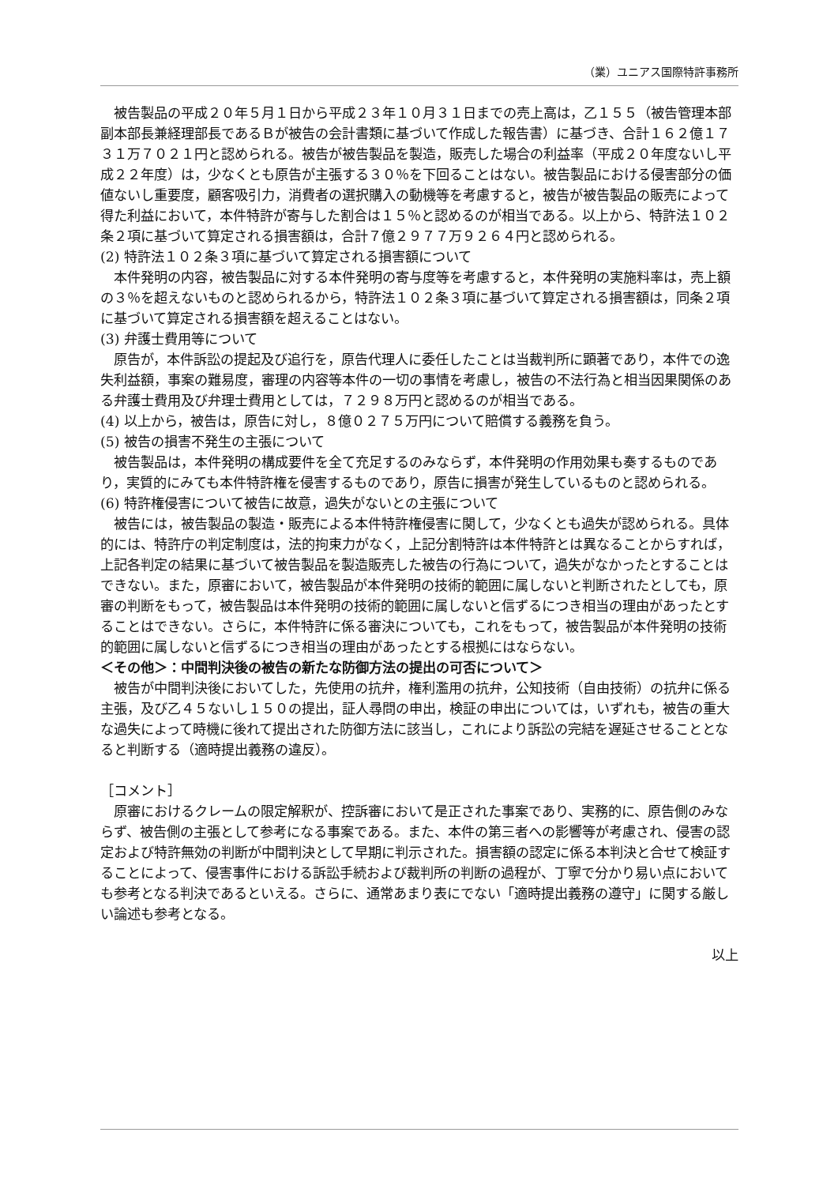（業）ユニアス国際特許事務所
被告製品の平成２０年５月１日から平成２３年１０月３１日までの売上高は，乙１５５（被告管理本部副本部長兼経理部長であるＢが被告の会計書類に基づいて作成した報告書）に基づき、合計１６２億１７３１万７０２１円と認められる。被告が被告製品を製造，販売した場合の利益率（平成２０年度ないし平成２２年度）は，少なくとも原告が主張する３０％を下回ることはない。被告製品における侵害部分の価値ないし重要度，顧客吸引力，消費者の選択購入の動機等を考慮すると，被告が被告製品の販売によって得た利益において，本件特許が寄与した割合は１５％と認めるのが相当である。以上から、特許法１０２条２項に基づいて算定される損害額は，合計７億２９７７万９２６４円と認められる。
(2) 特許法１０２条３項に基づいて算定される損害額について
本件発明の内容，被告製品に対する本件発明の寄与度等を考慮すると，本件発明の実施料率は，売上額の３％を超えないものと認められるから，特許法１０２条３項に基づいて算定される損害額は，同条２項に基づいて算定される損害額を超えることはない。
(3) 弁護士費用等について
原告が，本件訴訟の提起及び追行を，原告代理人に委任したことは当裁判所に顕著であり，本件での逸失利益額，事案の難易度，審理の内容等本件の一切の事情を考慮し，被告の不法行為と相当因果関係のある弁護士費用及び弁理士費用としては，７２９８万円と認めるのが相当である。
(4) 以上から，被告は，原告に対し，８億０２７５万円について賠償する義務を負う。
(5) 被告の損害不発生の主張について
被告製品は，本件発明の構成要件を全て充足するのみならず，本件発明の作用効果も奏するものであり，実質的にみても本件特許権を侵害するものであり，原告に損害が発生しているものと認められる。
(6) 特許権侵害について被告に故意，過失がないとの主張について
被告には，被告製品の製造・販売による本件特許権侵害に関して，少なくとも過失が認められる。具体的には、特許庁の判定制度は，法的拘束力がなく，上記分割特許は本件特許とは異なることからすれば，上記各判定の結果に基づいて被告製品を製造販売した被告の行為について，過失がなかったとすることはできない。また，原審において，被告製品が本件発明の技術的範囲に属しないと判断されたとしても，原審の判断をもって，被告製品は本件発明の技術的範囲に属しないと信ずるにつき相当の理由があったとすることはできない。さらに，本件特許に係る審決についても，これをもって，被告製品が本件発明の技術的範囲に属しないと信ずるにつき相当の理由があったとする根拠にはならない。
＜その他＞：中間判決後の被告の新たな防御方法の提出の可否について＞
被告が中間判決後においてした，先使用の抗弁，権利濫用の抗弁，公知技術（自由技術）の抗弁に係る主張，及び乙４５ないし１５０の提出，証人尋問の申出，検証の申出については，いずれも，被告の重大な過失によって時機に後れて提出された防御方法に該当し，これにより訴訟の完結を遅延させることとなると判断する（適時提出義務の違反）。
［コメント］
原審におけるクレームの限定解釈が、控訴審において是正された事案であり、実務的に、原告側のみならず、被告側の主張として参考になる事案である。また、本件の第三者への影響等が考慮され、侵害の認定および特許無効の判断が中間判決として早期に判示された。損害額の認定に係る本判決と合せて検証することによって、侵害事件における訴訟手続および裁判所の判断の過程が、丁寧で分かり易い点においても参考となる判決であるといえる。さらに、通常あまり表にでない「適時提出義務の遵守」に関する厳しい論述も参考となる。
以上